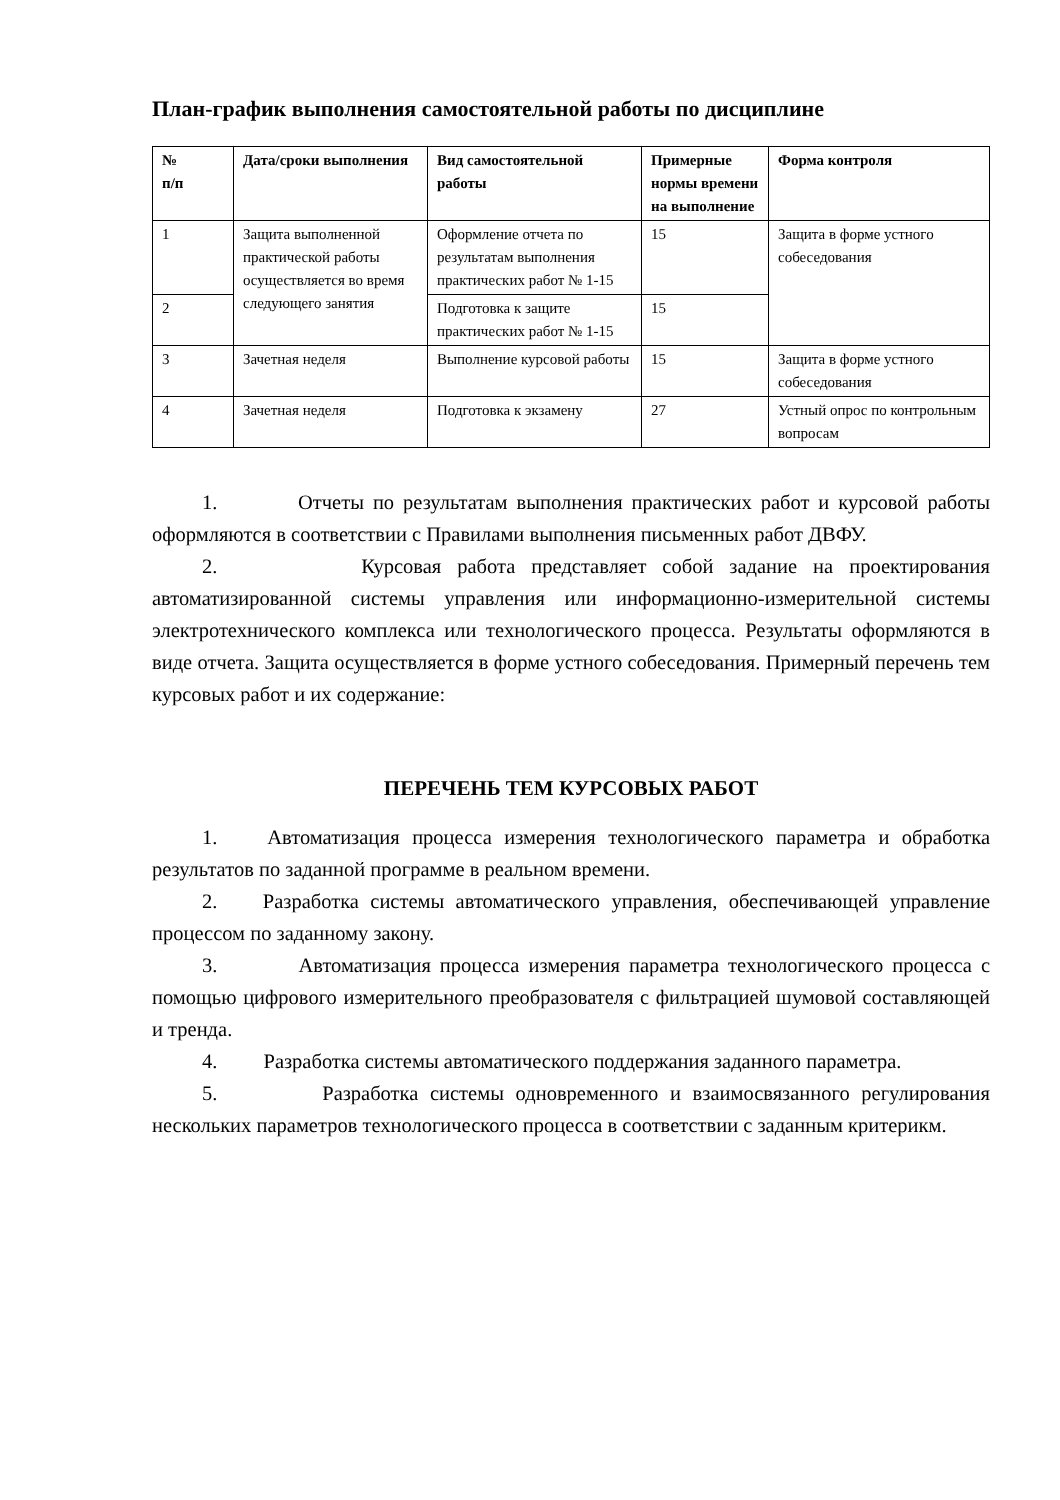План-график выполнения самостоятельной работы по дисциплине
| № п/п | Дата/сроки выполнения | Вид самостоятельной работы | Примерные нормы времени на выполнение | Форма контроля |
| --- | --- | --- | --- | --- |
| 1 | Защита выполненной практической работы осуществляется во время следующего занятия | Оформление отчета по результатам выполнения практических работ № 1-15 | 15 | Защита в форме устного собеседования |
| 2 | | Подготовка к защите практических работ № 1-15 | 15 | |
| 3 | Зачетная неделя | Выполнение курсовой работы | 15 | Защита в форме устного собеседования |
| 4 | Зачетная неделя | Подготовка к экзамену | 27 | Устный опрос по контрольным вопросам |
1. Отчеты по результатам выполнения практических работ и курсовой работы оформляются в соответствии с Правилами выполнения письменных работ ДВФУ.
2. Курсовая работа представляет собой задание на проектирования автоматизированной системы управления или информационно-измерительной системы электротехнического комплекса или технологического процесса. Результаты оформляются в виде отчета. Защита осуществляется в форме устного собеседования. Примерный перечень тем курсовых работ и их содержание:
ПЕРЕЧЕНЬ ТЕМ КУРСОВЫХ РАБОТ
1. Автоматизация процесса измерения технологического параметра и обработка результатов по заданной программе в реальном времени.
2. Разработка системы автоматического управления, обеспечивающей управление процессом по заданному закону.
3. Автоматизация процесса измерения параметра технологического процесса с помощью цифрового измерительного преобразователя с фильтрацией шумовой составляющей и тренда.
4. Разработка системы автоматического поддержания заданного параметра.
5. Разработка системы одновременного и взаимосвязанного регулирования нескольких параметров технологического процесса в соответствии с заданным критерикм.